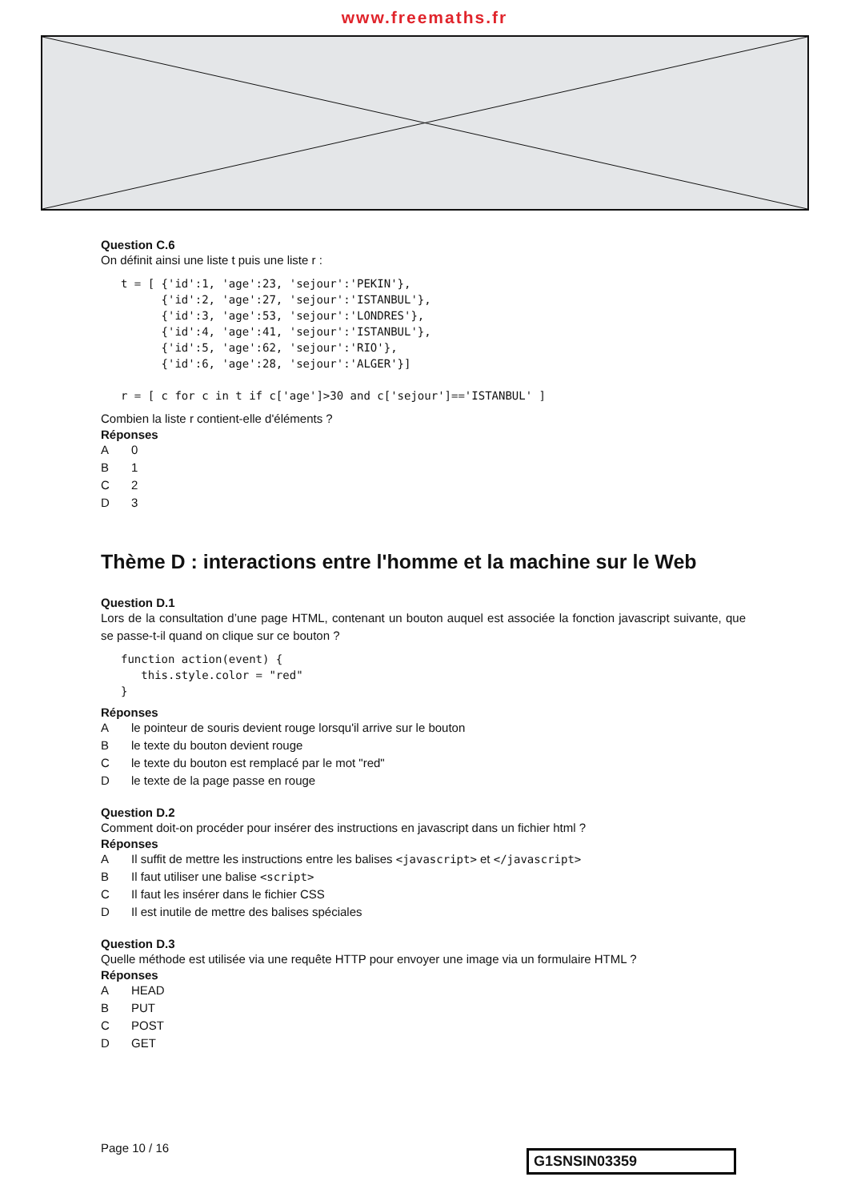www.freemaths.fr
Question C.6
On définit ainsi une liste t puis une liste r :
t = [ {'id':1, 'age':23, 'sejour':'PEKIN'},
      {'id':2, 'age':27, 'sejour':'ISTANBUL'},
      {'id':3, 'age':53, 'sejour':'LONDRES'},
      {'id':4, 'age':41, 'sejour':'ISTANBUL'},
      {'id':5, 'age':62, 'sejour':'RIO'},
      {'id':6, 'age':28, 'sejour':'ALGER'}]

r = [ c for c in t if c['age']>30 and c['sejour']=='ISTANBUL' ]
Combien la liste r contient-elle d'éléments ?
Réponses
A 0
B 1
C 2
D 3
Thème D : interactions entre l'homme et la machine sur le Web
Question D.1
Lors de la consultation d’une page HTML, contenant un bouton auquel est associée la fonction javascript suivante, que se passe-t-il quand on clique sur ce bouton ?
function action(event) {
   this.style.color = "red"
}
Réponses
Ale pointeur de souris devient rouge lorsqu'il arrive sur le bouton
Ble texte du bouton devient rouge
Cle texte du bouton est remplacé par le mot "red"
Dle texte de la page passe en rouge
Question D.2
Comment doit-on procéder pour insérer des instructions en javascript dans un fichier html ?
Réponses
A Il suffit de mettre les instructions entre les balises <javascript> et </javascript>
B Il faut utiliser une balise <script>
C Il faut les insérer dans le fichier CSS
D Il est inutile de mettre des balises spéciales
Question D.3
Quelle méthode est utilisée via une requête HTTP pour envoyer une image via un formulaire HTML ?
Réponses
A HEAD
B PUT
C POST
D GET
Page 10 / 16
G1SNSIN03359